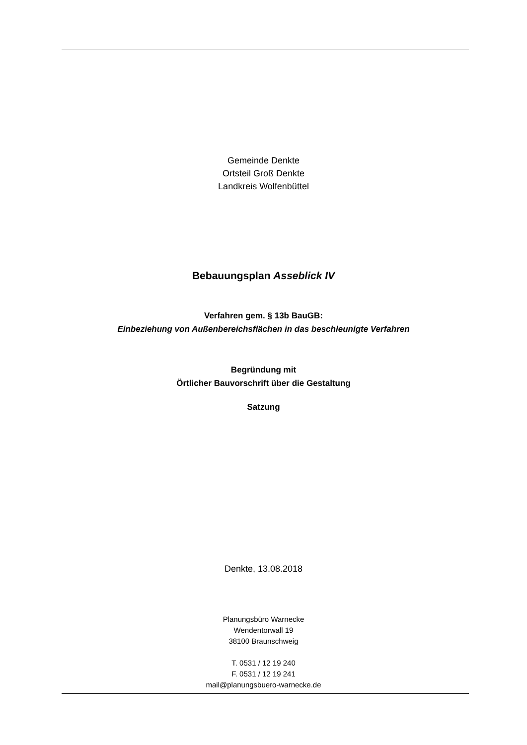Gemeinde Denkte
Ortsteil Groß Denkte
Landkreis Wolfenbüttel
Bebauungsplan Asseblick IV
Verfahren gem. § 13b BauGB:
Einbeziehung von Außenbereichsflächen in das beschleunigte Verfahren
Begründung mit
Örtlicher Bauvorschrift über die Gestaltung
Satzung
Denkte, 13.08.2018
Planungsbüro Warnecke
Wendentorwall 19
38100 Braunschweig
T. 0531 / 12 19 240
F. 0531 / 12 19 241
mail@planungsbuero-warnecke.de